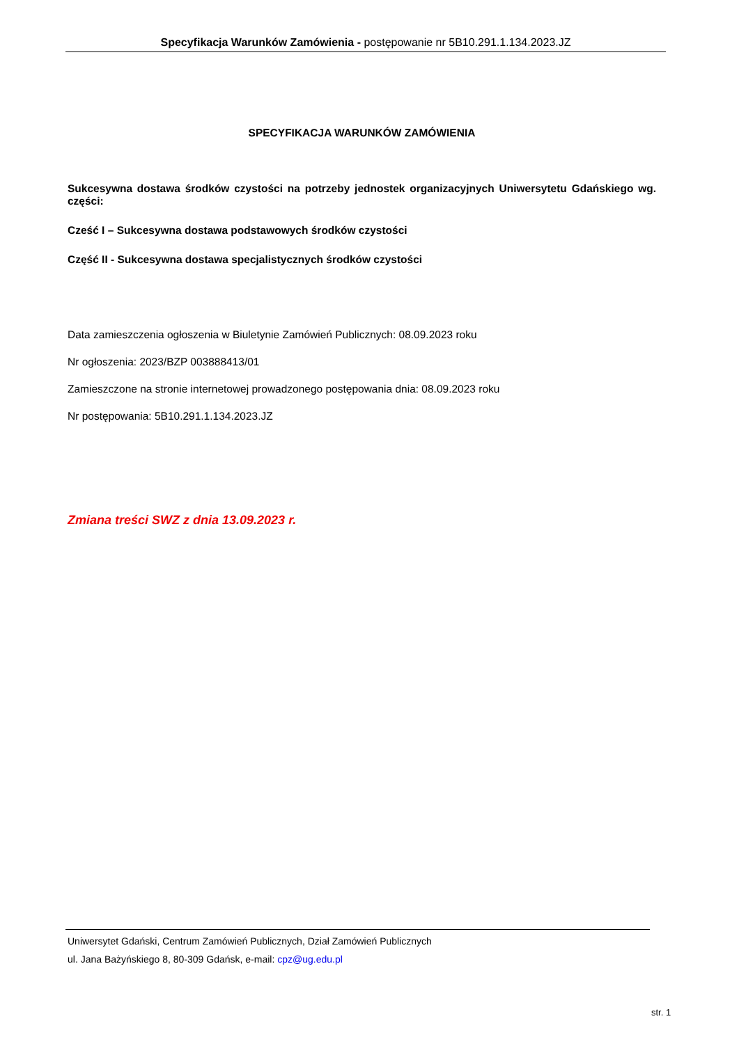Specyfikacja Warunków Zamówienia - postępowanie nr 5B10.291.1.134.2023.JZ
SPECYFIKACJA WARUNKÓW ZAMÓWIENIA
Sukcesywna dostawa środków czystości na potrzeby jednostek organizacyjnych Uniwersytetu Gdańskiego wg. części:
Cześć I – Sukcesywna dostawa podstawowych środków czystości
Część II - Sukcesywna dostawa specjalistycznych środków czystości
Data zamieszczenia ogłoszenia w Biuletynie Zamówień Publicznych: 08.09.2023 roku
Nr ogłoszenia: 2023/BZP 003888413/01
Zamieszczone na stronie internetowej prowadzonego postępowania dnia: 08.09.2023 roku
Nr postępowania: 5B10.291.1.134.2023.JZ
Zmiana treści SWZ z dnia 13.09.2023 r.
Uniwersytet Gdański, Centrum Zamówień Publicznych, Dział Zamówień Publicznych
ul. Jana Bażyńskiego 8, 80-309 Gdańsk, e-mail: cpz@ug.edu.pl
str. 1